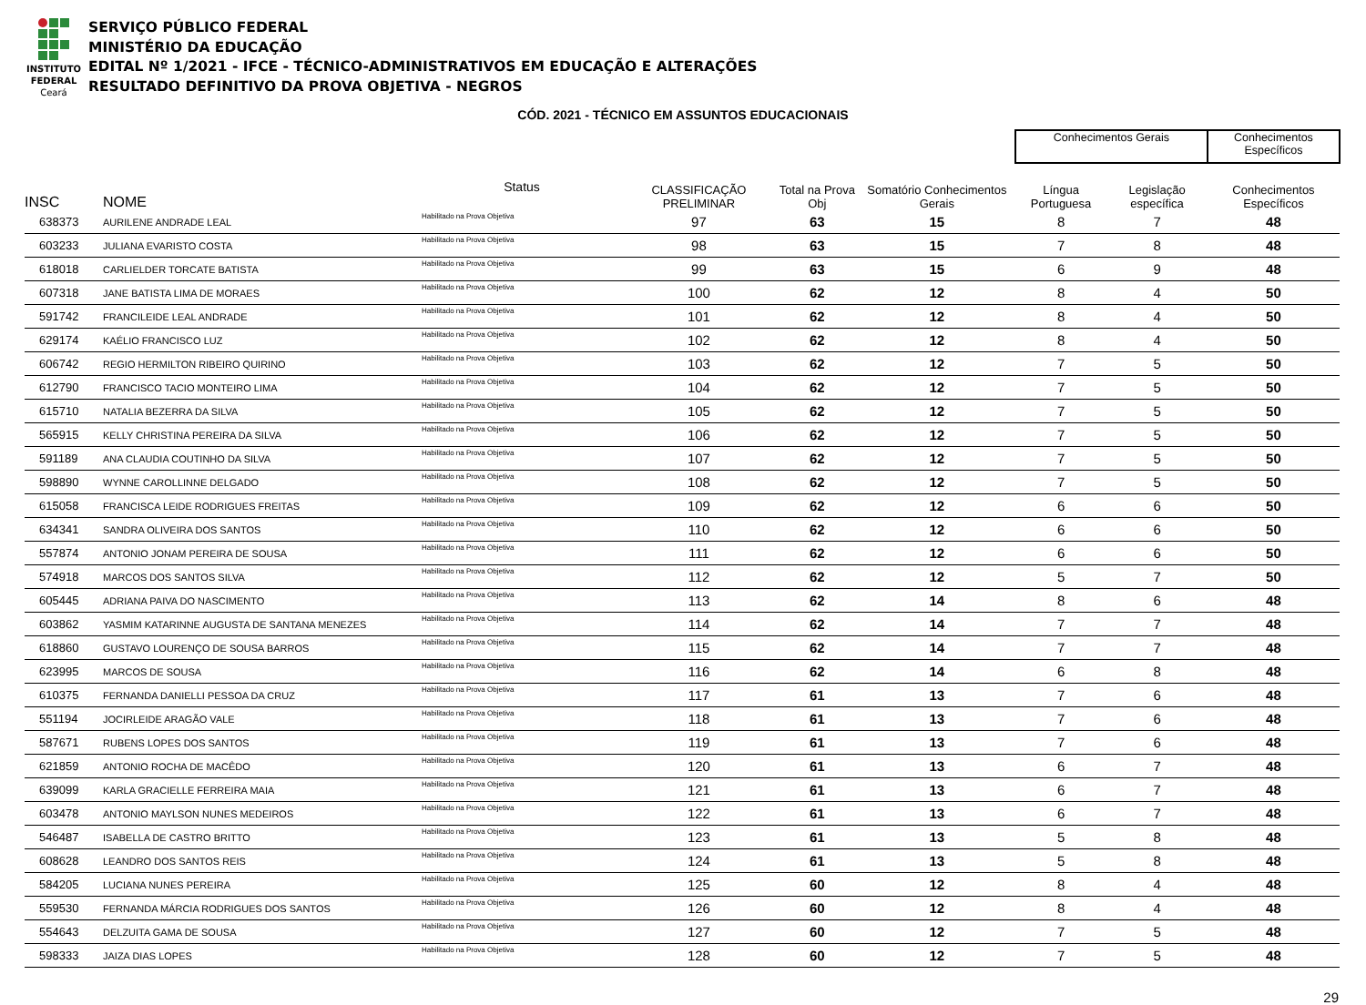INSTITUTO
FEDERAL
Ceará
SERVIÇO PÚBLICO FEDERAL
MINISTÉRIO DA EDUCAÇÃO
EDITAL Nº 1/2021 - IFCE - TÉCNICO-ADMINISTRATIVOS EM EDUCAÇÃO E ALTERAÇÕES
RESULTADO DEFINITIVO DA PROVA OBJETIVA - NEGROS
CÓD. 2021 - TÉCNICO EM ASSUNTOS EDUCACIONAIS
| | | | | | | Conhecimentos Gerais | | Conhecimentos Específicos |
| --- | --- | --- | --- | --- | --- | --- | --- | --- |
| INSC | NOME | Status | CLASSIFICAÇÃO PRELIMINAR | Total na Prova Obj | Somatório Conhecimentos Gerais | Língua Portuguesa | Legislação específica | Conhecimentos Específicos |
| 638373 | AURILENE ANDRADE LEAL | Habilitado na Prova Objetiva | 97 | 63 | 15 | 8 | 7 | 48 |
| 603233 | JULIANA EVARISTO COSTA | Habilitado na Prova Objetiva | 98 | 63 | 15 | 7 | 8 | 48 |
| 618018 | CARLIELDER TORCATE BATISTA | Habilitado na Prova Objetiva | 99 | 63 | 15 | 6 | 9 | 48 |
| 607318 | JANE BATISTA LIMA DE MORAES | Habilitado na Prova Objetiva | 100 | 62 | 12 | 8 | 4 | 50 |
| 591742 | FRANCILEIDE LEAL ANDRADE | Habilitado na Prova Objetiva | 101 | 62 | 12 | 8 | 4 | 50 |
| 629174 | KAÉLIO FRANCISCO LUZ | Habilitado na Prova Objetiva | 102 | 62 | 12 | 8 | 4 | 50 |
| 606742 | REGIO HERMILTON RIBEIRO QUIRINO | Habilitado na Prova Objetiva | 103 | 62 | 12 | 7 | 5 | 50 |
| 612790 | FRANCISCO TACIO MONTEIRO LIMA | Habilitado na Prova Objetiva | 104 | 62 | 12 | 7 | 5 | 50 |
| 615710 | NATALIA BEZERRA DA SILVA | Habilitado na Prova Objetiva | 105 | 62 | 12 | 7 | 5 | 50 |
| 565915 | KELLY CHRISTINA PEREIRA DA SILVA | Habilitado na Prova Objetiva | 106 | 62 | 12 | 7 | 5 | 50 |
| 591189 | ANA CLAUDIA COUTINHO DA SILVA | Habilitado na Prova Objetiva | 107 | 62 | 12 | 7 | 5 | 50 |
| 598890 | WYNNE CAROLLINNE DELGADO | Habilitado na Prova Objetiva | 108 | 62 | 12 | 7 | 5 | 50 |
| 615058 | FRANCISCA LEIDE RODRIGUES FREITAS | Habilitado na Prova Objetiva | 109 | 62 | 12 | 6 | 6 | 50 |
| 634341 | SANDRA OLIVEIRA DOS SANTOS | Habilitado na Prova Objetiva | 110 | 62 | 12 | 6 | 6 | 50 |
| 557874 | ANTONIO JONAM PEREIRA DE SOUSA | Habilitado na Prova Objetiva | 111 | 62 | 12 | 6 | 6 | 50 |
| 574918 | MARCOS DOS SANTOS SILVA | Habilitado na Prova Objetiva | 112 | 62 | 12 | 5 | 7 | 50 |
| 605445 | ADRIANA PAIVA DO NASCIMENTO | Habilitado na Prova Objetiva | 113 | 62 | 14 | 8 | 6 | 48 |
| 603862 | YASMIM KATARINNE AUGUSTA DE SANTANA MENEZES | Habilitado na Prova Objetiva | 114 | 62 | 14 | 7 | 7 | 48 |
| 618860 | GUSTAVO LOURENÇO DE SOUSA BARROS | Habilitado na Prova Objetiva | 115 | 62 | 14 | 7 | 7 | 48 |
| 623995 | MARCOS DE SOUSA | Habilitado na Prova Objetiva | 116 | 62 | 14 | 6 | 8 | 48 |
| 610375 | FERNANDA DANIELLI PESSOA DA CRUZ | Habilitado na Prova Objetiva | 117 | 61 | 13 | 7 | 6 | 48 |
| 551194 | JOCIRLEIDE ARAGÃO VALE | Habilitado na Prova Objetiva | 118 | 61 | 13 | 7 | 6 | 48 |
| 587671 | RUBENS LOPES DOS SANTOS | Habilitado na Prova Objetiva | 119 | 61 | 13 | 7 | 6 | 48 |
| 621859 | ANTONIO ROCHA DE MACÊDO | Habilitado na Prova Objetiva | 120 | 61 | 13 | 6 | 7 | 48 |
| 639099 | KARLA GRACIELLE FERREIRA MAIA | Habilitado na Prova Objetiva | 121 | 61 | 13 | 6 | 7 | 48 |
| 603478 | ANTONIO MAYLSON NUNES MEDEIROS | Habilitado na Prova Objetiva | 122 | 61 | 13 | 6 | 7 | 48 |
| 546487 | ISABELLA DE CASTRO BRITTO | Habilitado na Prova Objetiva | 123 | 61 | 13 | 5 | 8 | 48 |
| 608628 | LEANDRO DOS SANTOS REIS | Habilitado na Prova Objetiva | 124 | 61 | 13 | 5 | 8 | 48 |
| 584205 | LUCIANA NUNES PEREIRA | Habilitado na Prova Objetiva | 125 | 60 | 12 | 8 | 4 | 48 |
| 559530 | FERNANDA MÁRCIA RODRIGUES DOS SANTOS | Habilitado na Prova Objetiva | 126 | 60 | 12 | 8 | 4 | 48 |
| 554643 | DELZUITA GAMA DE SOUSA | Habilitado na Prova Objetiva | 127 | 60 | 12 | 7 | 5 | 48 |
| 598333 | JAIZA DIAS LOPES | Habilitado na Prova Objetiva | 128 | 60 | 12 | 7 | 5 | 48 |
29